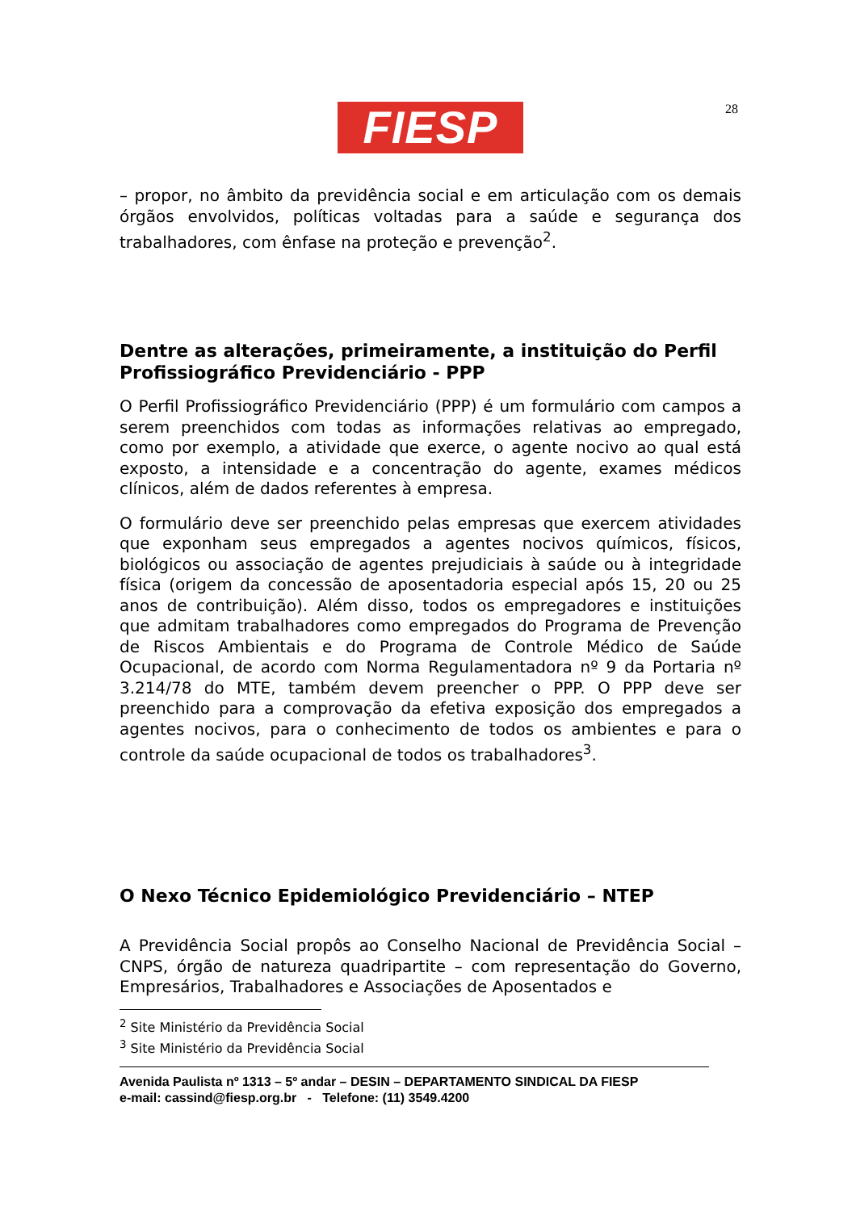FIESP 28
– propor, no âmbito da previdência social e em articulação com os demais órgãos envolvidos, políticas voltadas para a saúde e segurança dos trabalhadores, com ênfase na proteção e prevenção<sup>2</sup>.
Dentre as alterações, primeiramente, a instituição do Perfil Profissiográfico Previdenciário - PPP
O Perfil Profissiográfico Previdenciário (PPP) é um formulário com campos a serem preenchidos com todas as informações relativas ao empregado, como por exemplo, a atividade que exerce, o agente nocivo ao qual está exposto, a intensidade e a concentração do agente, exames médicos clínicos, além de dados referentes à empresa.
O formulário deve ser preenchido pelas empresas que exercem atividades que exponham seus empregados a agentes nocivos químicos, físicos, biológicos ou associação de agentes prejudiciais à saúde ou à integridade física (origem da concessão de aposentadoria especial após 15, 20 ou 25 anos de contribuição). Além disso, todos os empregadores e instituições que admitam trabalhadores como empregados do Programa de Prevenção de Riscos Ambientais e do Programa de Controle Médico de Saúde Ocupacional, de acordo com Norma Regulamentadora nº 9 da Portaria nº 3.214/78 do MTE, também devem preencher o PPP. O PPP deve ser preenchido para a comprovação da efetiva exposição dos empregados a agentes nocivos, para o conhecimento de todos os ambientes e para o controle da saúde ocupacional de todos os trabalhadores<sup>3</sup>.
O Nexo Técnico Epidemiológico Previdenciário – NTEP
A Previdência Social propôs ao Conselho Nacional de Previdência Social – CNPS, órgão de natureza quadripartite – com representação do Governo, Empresários, Trabalhadores e Associações de Aposentados e
<sup>2</sup> Site Ministério da Previdência Social
<sup>3</sup> Site Ministério da Previdência Social
Avenida Paulista nº 1313 – 5º andar – DESIN – DEPARTAMENTO SINDICAL DA FIESP
e-mail: cassind@fiesp.org.br - Telefone: (11) 3549.4200